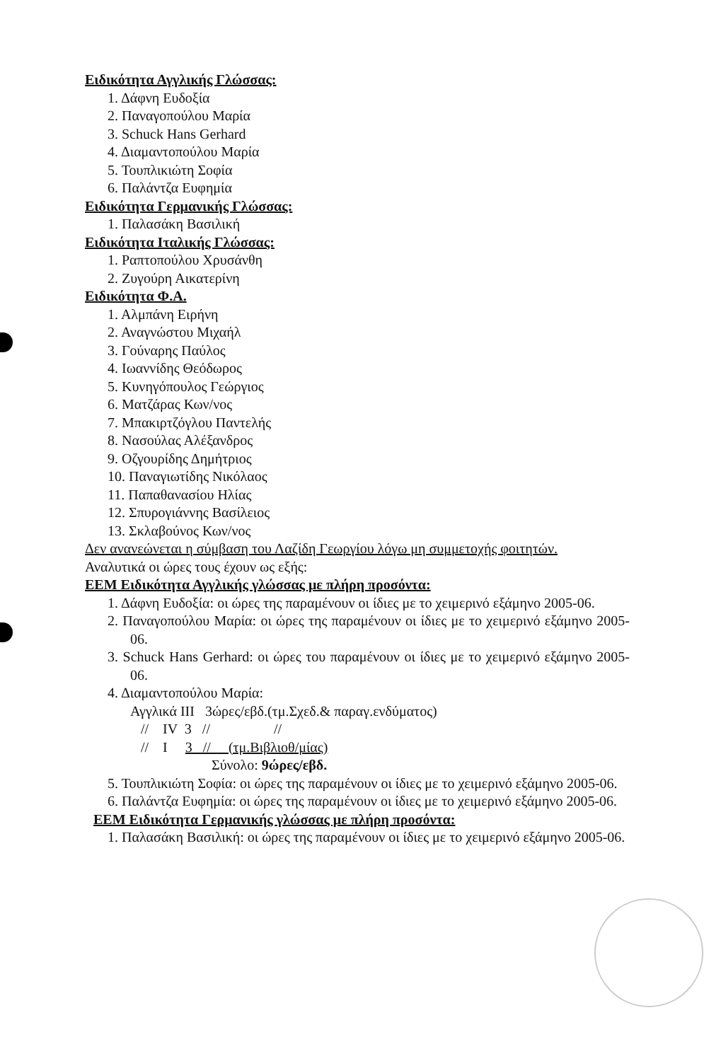Ειδικότητα Αγγλικής Γλώσσας:
1. Δάφνη Ευδοξία
2. Παναγοπούλου Μαρία
3. Schuck Hans Gerhard
4. Διαμαντοπούλου Μαρία
5. Τουπλικιώτη Σοφία
6. Παλάντζα Ευφημία
Ειδικότητα Γερμανικής Γλώσσας:
1. Παλασάκη Βασιλική
Ειδικότητα Ιταλικής Γλώσσας:
1. Ραπτοπούλου Χρυσάνθη
2. Ζυγούρη Αικατερίνη
Ειδικότητα Φ.Α.
1. Αλμπάνη Ειρήνη
2. Αναγνώστου Μιχαήλ
3. Γούναρης Παύλος
4. Ιωαννίδης Θεόδωρος
5. Κυνηγόπουλος Γεώργιος
6. Ματζάρας Κων/νος
7. Μπακιρτζόγλου Παντελής
8. Νασούλας Αλέξανδρος
9. Οζγουρίδης Δημήτριος
10. Παναγιωτίδης Νικόλαος
11. Παπαθανασίου Ηλίας
12. Σπυρογιάννης Βασίλειος
13. Σκλαβούνος Κων/νος
Δεν ανανεώνεται η σύμβαση του Λαζίδη Γεωργίου λόγω μη συμμετοχής φοιτητών.
Αναλυτικά οι ώρες τους έχουν ως εξής:
ΕΕΜ Ειδικότητα Αγγλικής γλώσσας με πλήρη προσόντα:
1. Δάφνη Ευδοξία: οι ώρες της παραμένουν οι ίδιες με το χειμερινό εξάμηνο 2005-06.
2. Παναγοπούλου Μαρία: οι ώρες της παραμένουν οι ίδιες με το χειμερινό εξάμηνο 2005-06.
3. Schuck Hans Gerhard: οι ώρες του παραμένουν οι ίδιες με το χειμερινό εξάμηνο 2005-06.
4. Διαμαντοπούλου Μαρία:
Αγγλικά III 3ώρες/εβδ.(τμ.Σχεδ.& παραγ.ενδύματος)
// IV 3 // //
// I 3 // (τμ.Βιβλιοθ/μίας)
Σύνολο: 9ώρες/εβδ.
5. Τουπλικιώτη Σοφία: οι ώρες της παραμένουν οι ίδιες με το χειμερινό εξάμηνο 2005-06.
6. Παλάντζα Ευφημία: οι ώρες της παραμένουν οι ίδιες με το χειμερινό εξάμηνο 2005-06.
ΕΕΜ Ειδικότητα Γερμανικής γλώσσας με πλήρη προσόντα:
1. Παλασάκη Βασιλική: οι ώρες της παραμένουν οι ίδιες με το χειμερινό εξάμηνο 2005-06.